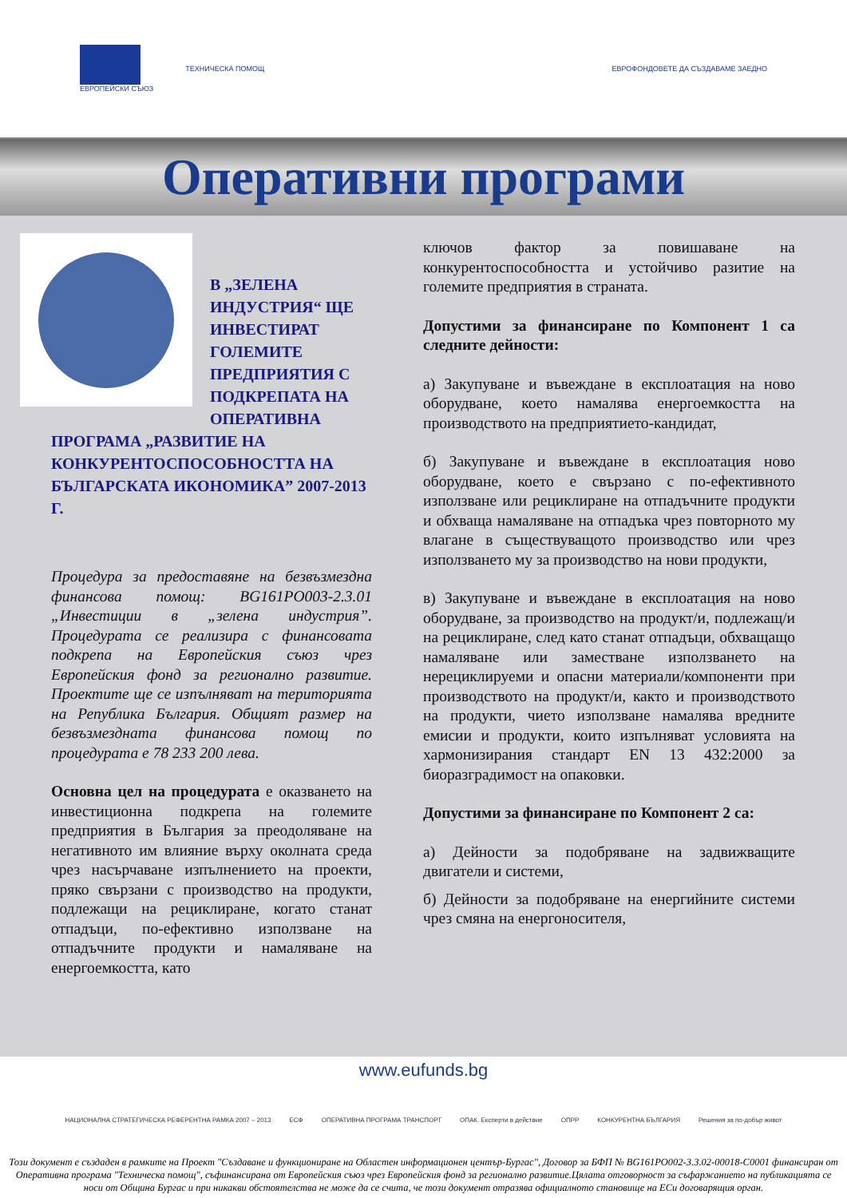ЕВРОПЕЙСКИ СЪЮЗ ТЕХНИЧЕСКА ПОМОЩ
ЕВРОФОНДОВЕТЕ ДА СЪЗДАВАМЕ ЗАЕДНО
Оперативни програми
В „ЗЕЛЕНА ИНДУСТРИЯ“ ЩЕ ИНВЕСТИРАТ ГОЛЕМИТЕ ПРЕДПРИЯТИЯ С ПОДКРЕПАТА НА ОПЕРАТИВНА ПРОГРАМА „РАЗВИТИЕ НА КОНКУРЕНТОСПОСОБНОСТТА НА БЪЛГАРСКАТА ИКОНОМИКА” 2007-2013 Г.
Процедура за предоставяне на безвъзмездна финансова помощ: BG161PO003-2.3.01 „Инвестиции в „зелена индустрия”. Процедурата се реализира с финансовата подкрепа на Европейския съюз чрез Европейския фонд за регионално развитие. Проектите ще се изпълняват на територията на Република България. Общият размер на безвъзмездната финансова помощ по процедурата е 78 233 200 лева.
Основна цел на процедурата е оказването на инвестиционна подкрепа на големите предприятия в България за преодоляване на негативното им влияние върху околната среда чрез насърчаване изпълнението на проекти, пряко свързани с производство на продукти, подлежащи на рециклиране, когато станат отпадъци, по-ефективно използване на отпадъчните продукти и намаляване на енергоемкостта, като
ключов фактор за повишаване на конкурентоспособността и устойчиво разитие на големите предприятия в страната.
Допустими за финансиране по Компонент 1 са следните дейности:
а) Закупуване и въвеждане в експлоатация на ново оборудване, което намалява енергоемкостта на производството на предприятието-кандидат,
б) Закупуване и въвеждане в експлоатация ново оборудване, което е свързано с по-ефективното използване или рециклиране на отпадъчните продукти и обхваща намаляване на отпадъка чрез повторното му влагане в съществуващото производство или чрез използването му за производство на нови продукти,
в) Закупуване и въвеждане в експлоатация на ново оборудване, за производство на продукт/и, подлежащ/и на рециклиране, след като станат отпадъци, обхващащо намаляване или заместване използването на нерециклируеми и опасни материали/компоненти при производството на продукт/и, както и производството на продукти, чието използване намалява вредните емисии и продукти, които изпълняват условията на хармонизирания стандарт EN 13 432:2000 за биоразградимост на опаковки.
Допустими за финансиране по Компонент 2 са:
а) Дейности за подобряване на задвижващите двигатели и системи,
б) Дейности за подобряване на енергийните системи чрез смяна на енергоносителя,
www.eufunds.bg
НАЦИОНАЛНА СТРАТЕГИЧЕСКА РЕФЕРЕНТНА РАМКА 2007 – 2013 ЕСФ ОПЕРАТИВНА ПРОГРАМА ТРАНСПОРТ ОПАК. Експерти в действие ОПРР КОНКУРЕНТНА БЪЛГАРИЯ Решения за по-добър живот
Този документ е създаден в рамките на Проект "Създаване и функциониране на Областен информационен център-Бургас", Договор за БФП № BG161PO002-3.3.02-00018-C0001 финансиран от Оперативна програма "Техническа помощ", съфинансирана от Европейския съюз чрез Европейския фонд за регионално развитие.Цялата отговорност за съфаржанието на публикацията се носи от Община Бургас и при никакви обстоятелства не може да се счита, че този документ отразява официалното становище на ЕСи договарящия орган.